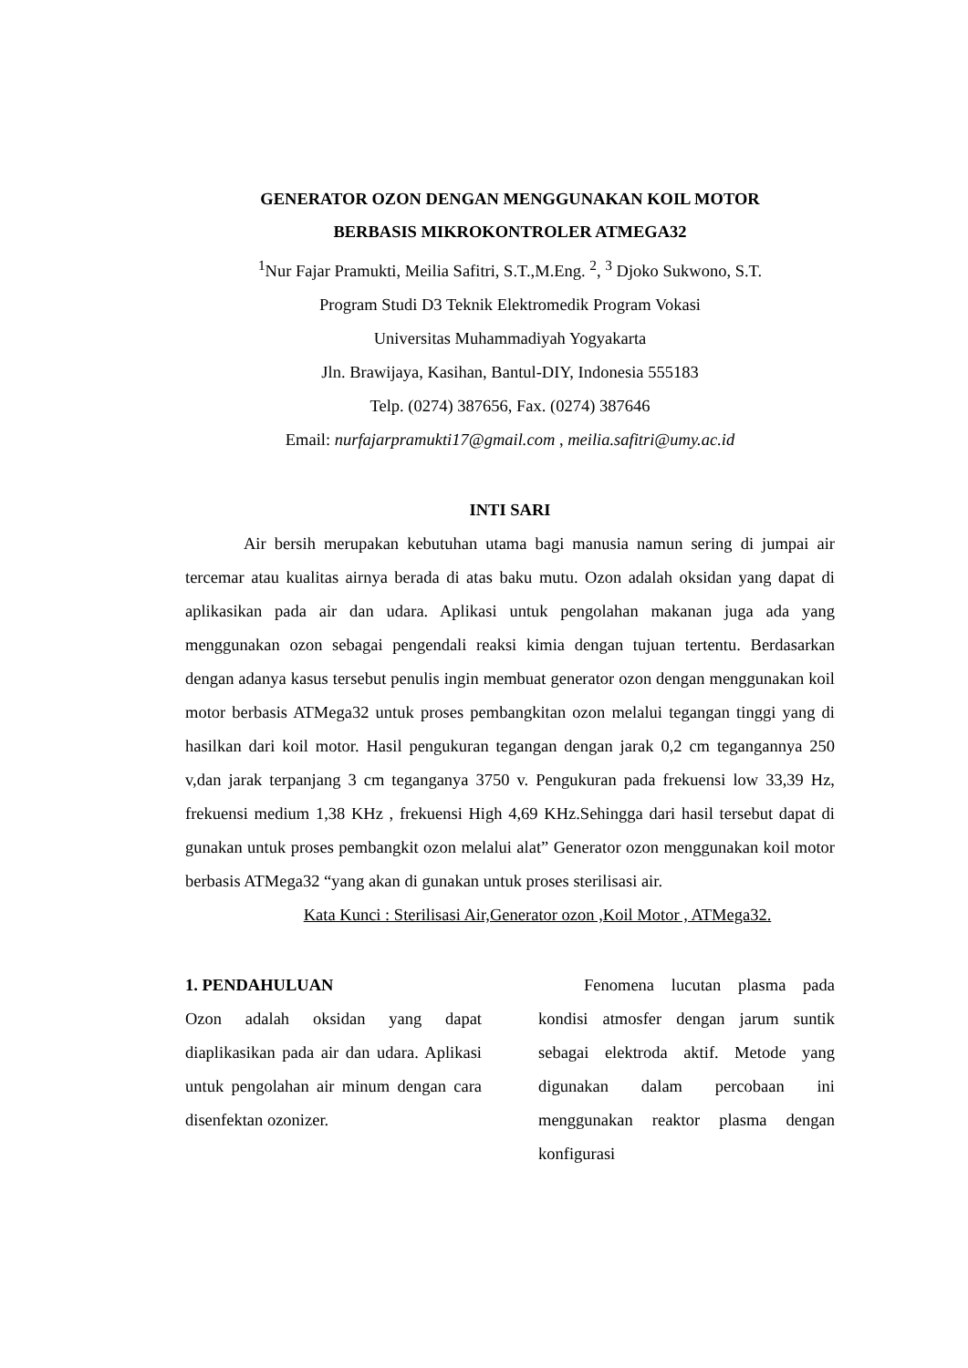GENERATOR OZON DENGAN MENGGUNAKAN KOIL MOTOR
BERBASIS MIKROKONTROLER ATMEGA32
<sup>1</sup> Nur Fajar Pramukti, Meilia Safitri, S.T.,M.Eng. <sup>2</sup>, <sup>3</sup> Djoko Sukwono, S.T.
Program Studi D3 Teknik Elektromedik Program Vokasi
Universitas Muhammadiyah Yogyakarta
Jln. Brawijaya, Kasihan, Bantul-DIY, Indonesia 555183
Telp. (0274) 387656, Fax. (0274) 387646
Email: nurfajarpramukti17@gmail.com , meilia.safitri@umy.ac.id
INTI SARI
Air bersih merupakan kebutuhan utama bagi manusia namun sering di jumpai air tercemar atau kualitas airnya berada di atas baku mutu. Ozon adalah oksidan yang dapat di aplikasikan pada air dan udara. Aplikasi untuk pengolahan makanan juga ada yang menggunakan ozon sebagai pengendali reaksi kimia dengan tujuan tertentu. Berdasarkan dengan adanya kasus tersebut penulis ingin membuat generator ozon dengan menggunakan koil motor berbasis ATMega32 untuk proses pembangkitan ozon melalui tegangan tinggi yang di hasilkan dari koil motor. Hasil pengukuran tegangan dengan jarak 0,2 cm tegangannya 250 v,dan jarak terpanjang 3 cm teganganya 3750 v. Pengukuran pada frekuensi low 33,39 Hz, frekuensi medium 1,38 KHz , frekuensi High 4,69 KHz.Sehingga dari hasil tersebut dapat di gunakan untuk proses pembangkit ozon melalui alat” Generator ozon menggunakan koil motor berbasis ATMega32 “yang akan di gunakan untuk proses sterilisasi air.
Kata Kunci : Sterilisasi Air,Generator ozon ,Koil Motor , ATMega32.
1. PENDAHULUAN
Ozon adalah oksidan yang dapat diaplikasikan pada air dan udara. Aplikasi untuk pengolahan air minum dengan cara disenfektan ozonizer.
Fenomena lucutan plasma pada kondisi atmosfer dengan jarum suntik sebagai elektroda aktif. Metode yang digunakan dalam percobaan ini menggunakan reaktor plasma dengan konfigurasi